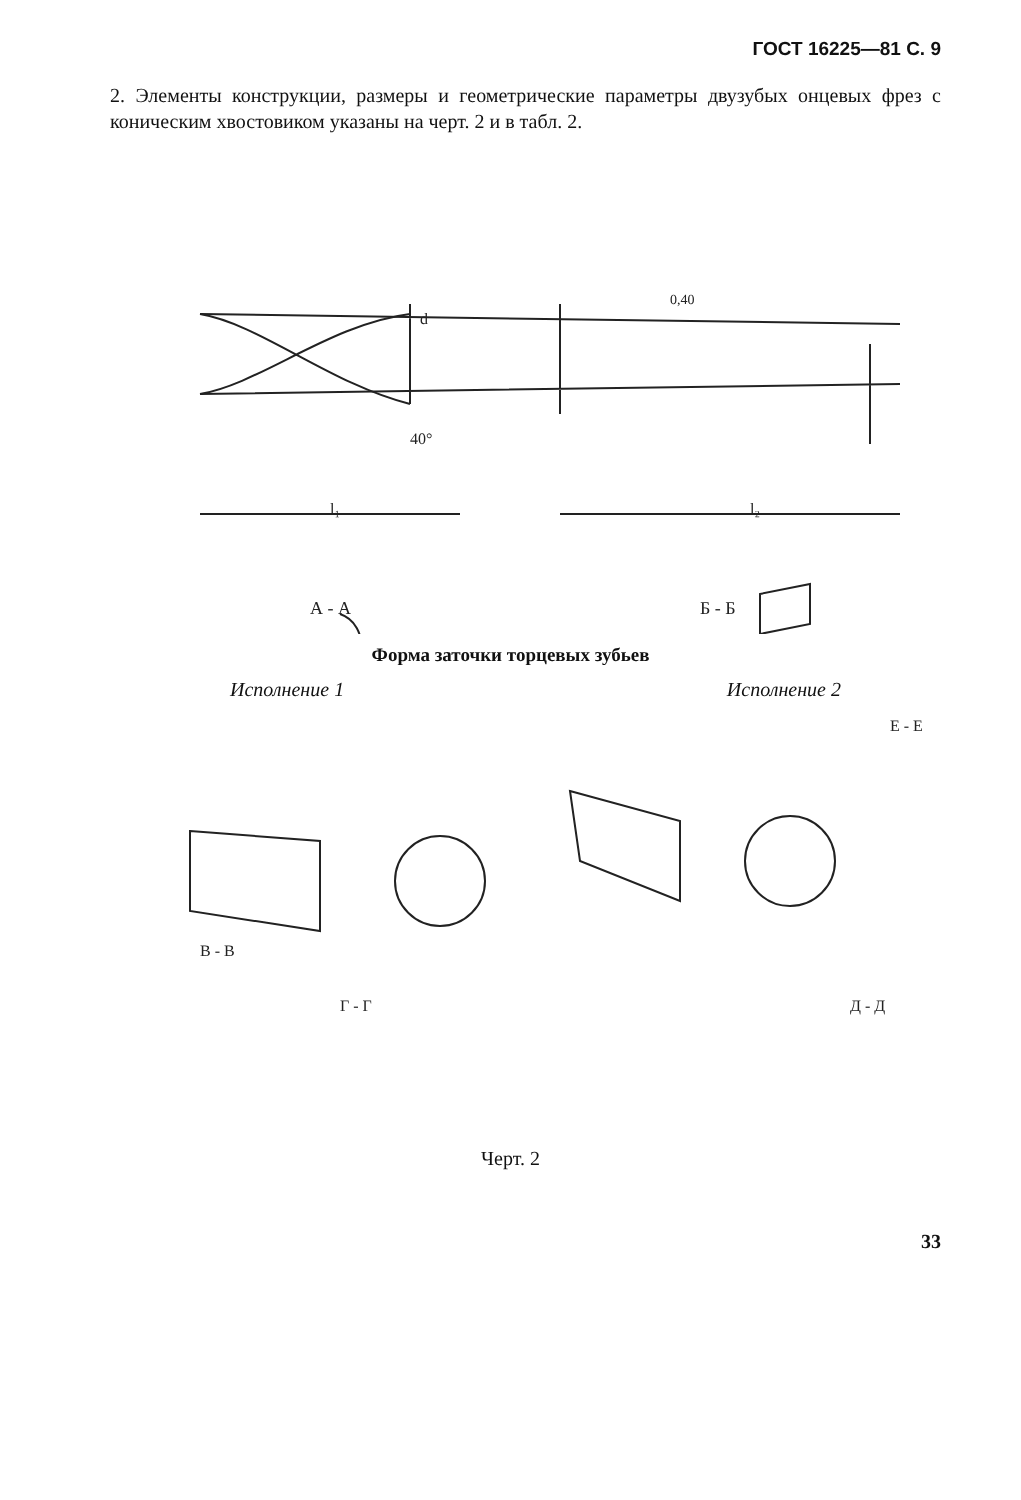ГОСТ 16225—81 С. 9
2. Элементы конструкции, размеры и геометрические параметры двузубых онцевых фрез с коническим хвостовиком указаны на черт. 2 и в табл. 2.
d
l₁
l₂
0,40
40°
А - А
Б - Б
Форма заточки торцевых зубьев
Исполнение 1 Исполнение 2
В - В
Г - Г
Д - Д
Е - Е
Черт. 2
33